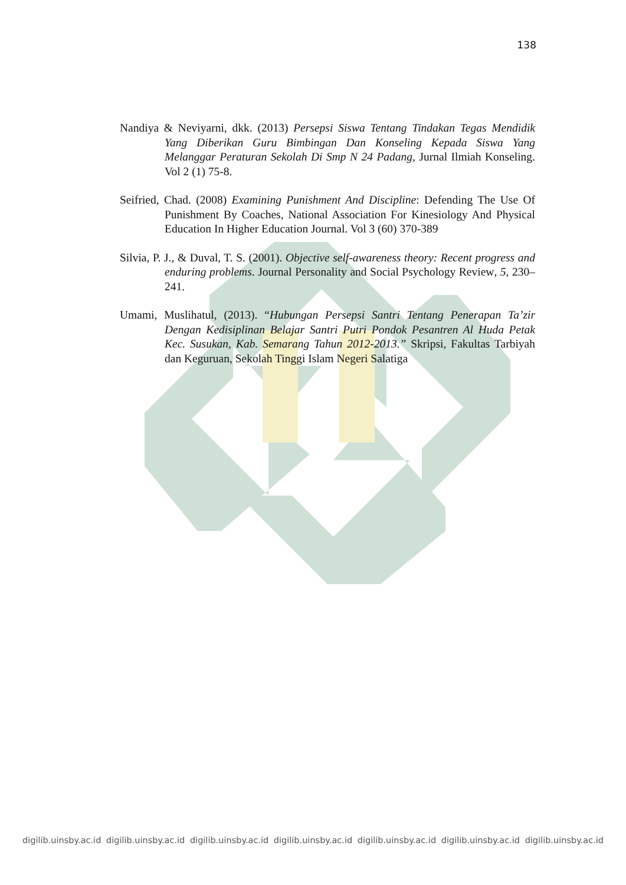138
Nandiya & Neviyarni, dkk. (2013) Persepsi Siswa Tentang Tindakan Tegas Mendidik Yang Diberikan Guru Bimbingan Dan Konseling Kepada Siswa Yang Melanggar Peraturan Sekolah Di Smp N 24 Padang, Jurnal Ilmiah Konseling. Vol 2 (1) 75-8.
Seifried, Chad. (2008) Examining Punishment And Discipline: Defending The Use Of Punishment By Coaches, National Association For Kinesiology And Physical Education In Higher Education Journal. Vol 3 (60) 370-389
Silvia, P. J., & Duval, T. S. (2001). Objective self-awareness theory: Recent progress and enduring problems. Journal Personality and Social Psychology Review, 5, 230–241.
Umami, Muslihatul, (2013). “Hubungan Persepsi Santri Tentang Penerapan Ta’zir Dengan Kedisiplinan Belajar Santri Putri Pondok Pesantren Al Huda Petak Kec. Susukan, Kab. Semarang Tahun 2012-2013.” Skripsi, Fakultas Tarbiyah dan Keguruan, Sekolah Tinggi Islam Negeri Salatiga
digilib.uinsby.ac.id digilib.uinsby.ac.id digilib.uinsby.ac.id digilib.uinsby.ac.id digilib.uinsby.ac.id digilib.uinsby.ac.id digilib.uinsby.ac.id